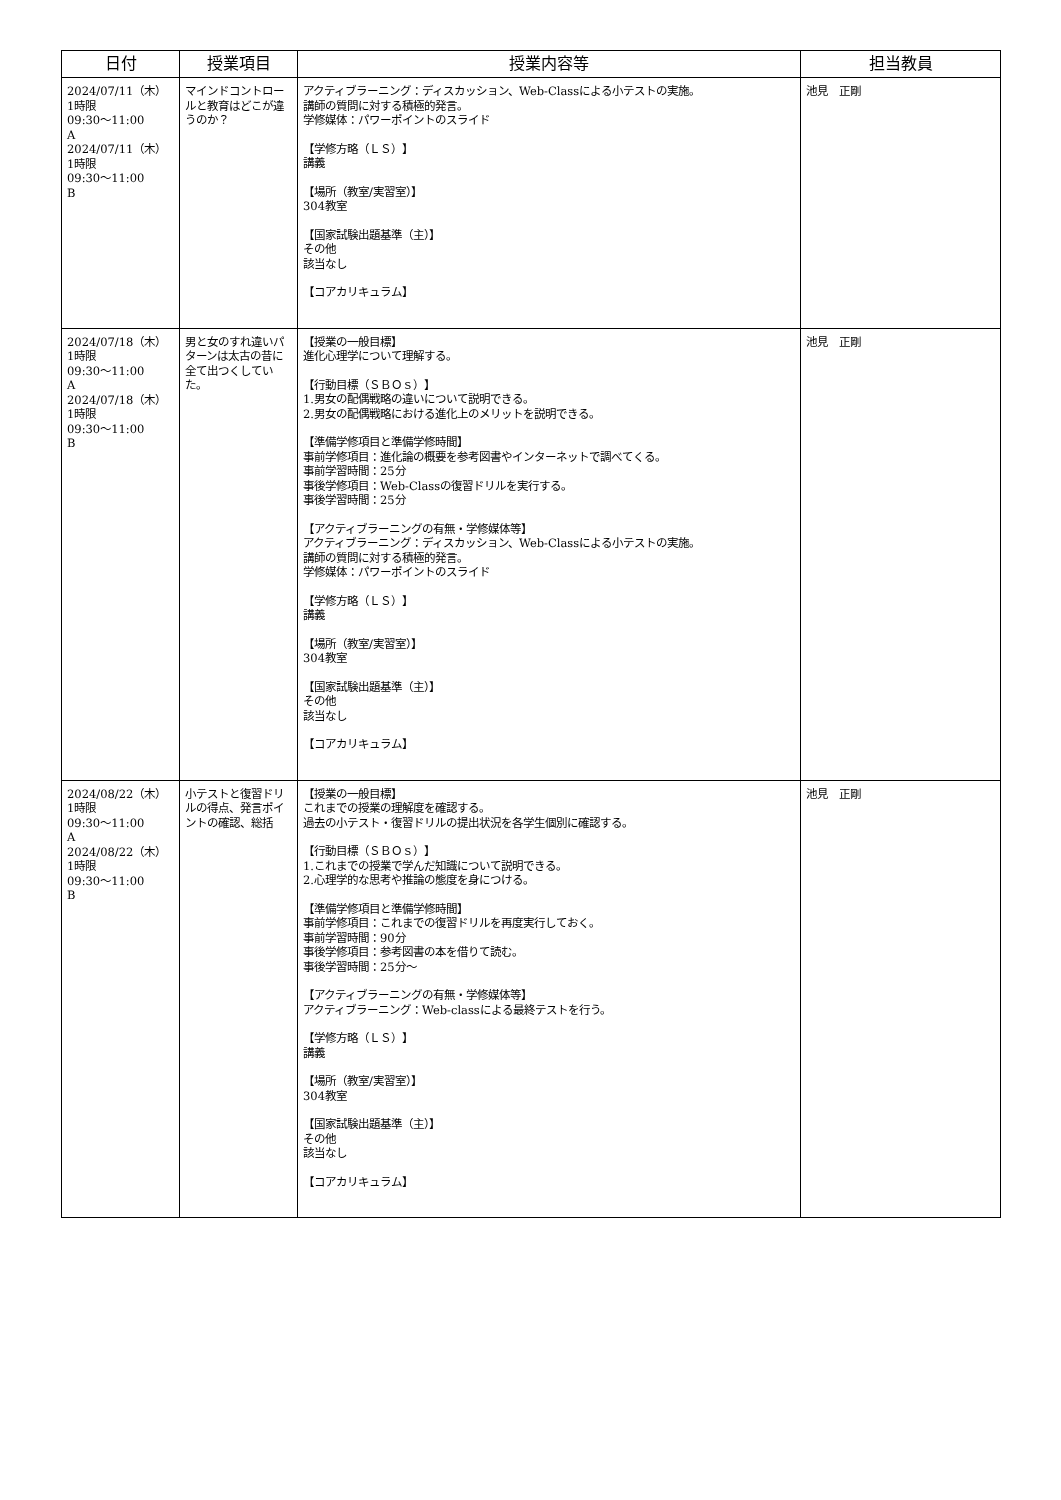| 日付 | 授業項目 | 授業内容等 | 担当教員 |
| --- | --- | --- | --- |
| 2024/07/11（木） 1時限 09:30〜11:00 A 2024/07/11（木） 1時限 09:30〜11:00 B | マインドコントロールと教育はどこが違うのか？ | アクティブラーニング：ディスカッション、Web-Classによる小テストの実施。 講師の質問に対する積極的発言。 学修媒体：パワーポイントのスライド 【学修方略（ＬＳ）】 講義 【場所（教室/実習室）】 304教室 【国家試験出題基準（主）】 その他 該当なし 【コアカリキュラム】 | 池見 正剛 |
| 2024/07/18（木） 1時限 09:30〜11:00 A 2024/07/18（木） 1時限 09:30〜11:00 B | 男と女のすれ違いパターンは太古の昔に全て出つくしていた。 | 【授業の一般目標】 進化心理学について理解する。 【行動目標（ＳＢＯｓ）】 1.男女の配偶戦略の違いについて説明できる。 2.男女の配偶戦略における進化上のメリットを説明できる。 【準備学修項目と準備学修時間】 事前学修項目：進化論の概要を参考図書やインターネットで調べてくる。 事前学習時間：25分 事後学修項目：Web-Classの復習ドリルを実行する。 事後学習時間：25分 【アクティブラーニングの有無・学修媒体等】 アクティブラーニング：ディスカッション、Web-Classによる小テストの実施。 講師の質問に対する積極的発言。 学修媒体：パワーポイントのスライド 【学修方略（ＬＳ）】 講義 【場所（教室/実習室）】 304教室 【国家試験出題基準（主）】 その他 該当なし 【コアカリキュラム】 | 池見 正剛 |
| 2024/08/22（木） 1時限 09:30〜11:00 A 2024/08/22（木） 1時限 09:30〜11:00 B | 小テストと復習ドリルの得点、発言ポイントの確認、総括 | 【授業の一般目標】 これまでの授業の理解度を確認する。 過去の小テスト・復習ドリルの提出状況を各学生個別に確認する。 【行動目標（ＳＢＯｓ）】 1.これまでの授業で学んだ知識について説明できる。 2.心理学的な思考や推論の態度を身につける。 【準備学修項目と準備学修時間】 事前学修項目：これまでの復習ドリルを再度実行しておく。 事前学習時間：90分 事後学修項目：参考図書の本を借りて読む。 事後学習時間：25分〜 【アクティブラーニングの有無・学修媒体等】 アクティブラーニング：Web-classによる最終テストを行う。 【学修方略（ＬＳ）】 講義 【場所（教室/実習室）】 304教室 【国家試験出題基準（主）】 その他 該当なし 【コアカリキュラム】 | 池見 正剛 |